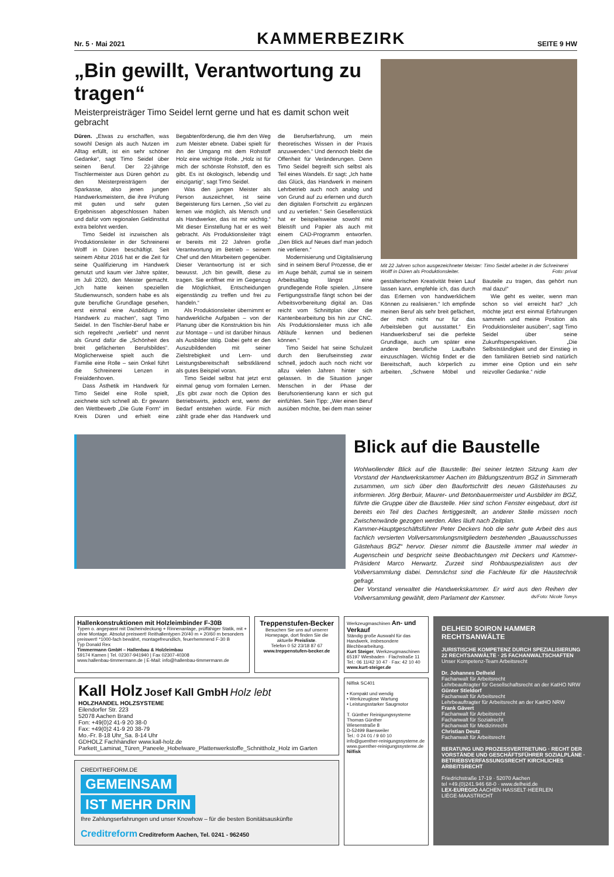Nr. 5 · Mai 2021
KAMMERBEZIRK
SEITE 9 HW
„Bin gewillt, Verantwortung zu tragen“
Meisterpreisträger Timo Seidel lernt gerne und hat es damit schon weit gebracht
Düren. „Etwas zu erschaffen, was sowohl Design als auch Nutzen im Alltag erfüllt, ist ein sehr schöner Gedanke“, sagt Timo Seidel über seinen Beruf. Der 22-jährige Tischlermeister aus Düren gehört zu den Meisterpreisträgern der Sparkasse, also jenen jungen Handwerksmeistern, die ihre Prüfung mit guten und sehr guten Ergebnissen abgeschlossen haben und dafür vom regionalen Geldinstitut extra belohnt werden.
Timo Seidel ist inzwischen als Produktionsleiter in der Schreinerei Wolff in Düren beschäftigt. Seit seinem Abitur 2016 hat er die Zeit für seine Qualifizierung im Handwerk genutzt und kaum vier Jahre später, im Juli 2020, den Meister gemacht. „Ich hatte keinen speziellen Studienwunsch, sondern habe es als gute berufliche Grundlage gesehen, erst einmal eine Ausbildung im Handwerk zu machen“, sagt Timo Seidel. In den Tischler-Beruf habe er sich regelrecht „verliebt“ und nennt als Grund dafür die „Schönheit des breit gefächerten Berufsbildes“. Möglicherweise spielt auch die Familie eine Rolle – sein Onkel führt die Schreinerei Lenzen in Freialdenhoven.
Dass Ästhetik im Handwerk für Timo Seidel eine Rolle spielt, zeichnete sich schnell ab. Er gewann den Wettbewerb „Die Gute Form“ im Kreis Düren und erhielt eine Begabtenförderung, die ihm den Weg zum Meister ebnete. Dabei spielt für ihn der Umgang mit dem Rohstoff Holz eine wichtige Rolle. „Holz ist für mich der schönste Rohstoff, den es gibt. Es ist ökologisch, lebendig und einzigartig“, sagt Timo Seidel.
Was den jungen Meister als Person auszeichnet, ist seine Begeisterung fürs Lernen. „So viel zu lernen wie möglich, als Mensch und als Handwerker, das ist mir wichtig.“ Mit dieser Einstellung hat er es weit gebracht. Als Produktionsleiter trägt er bereits mit 22 Jahren große Verantwortung im Betrieb – seinem Chef und den Mitarbeitern gegenüber. Dieser Verantwortung ist er sich bewusst. „Ich bin gewillt, diese zu tragen. Sie eröffnet mir im Gegenzug die Möglichkeit, Entscheidungen eigenständig zu treffen und frei zu handeln.“
Als Produktionsleiter übernimmt er handwerkliche Aufgaben – von der Planung über die Konstruktion bis hin zur Montage – und ist darüber hinaus als Ausbilder tätig. Dabei geht er den Auszubildenden mit seiner Zielstrebigkeit und Lern- und Leistungsbereitschaft selbstklärend als gutes Beispiel voran.
Timo Seidel selbst hat jetzt erst einmal genug vom formalen Lernen. „Es gibt zwar noch die Option des Betriebswirts, jedoch erst, wenn der Bedarf entstehen würde. Für mich zählt grade eher das Handwerk und die Berufserfahrung, um mein theoretisches Wissen in der Praxis anzuwenden.“ Und dennoch bleibt die Offenheit für Veränderungen. Denn Timo Seidel begreift sich selbst als Teil eines Wandels. Er sagt: „Ich hatte das Glück, das Handwerk in meinem Lehrbetrieb auch noch analog und von Grund auf zu erlernen und durch den digitalen Fortschritt zu ergänzen und zu vertiefen.“ Sein Gesellenstück hat er beispielsweise sowohl mit Bleistift und Papier als auch mit einem CAD-Programm entworfen. „Den Blick auf Neues darf man jedoch nie verlieren.“
Modernisierung und Digitalisierung sind in seinem Beruf Prozesse, die er im Auge behält, zumal sie in seinem Arbeitsalltag längst eine grundlegende Rolle spielen. „Unsere Fertigungsstraße fängt schon bei der Arbeitsvorbereitung digital an. Das reicht vom Schnittplan über die Kantenbearbeitung bis hin zur CNC. Als Produktionsleiter muss ich alle Abläufe kennen und bedienen können.“
Timo Seidel hat seine Schulzeit durch den Berufseinstieg zwar schnell, jedoch auch noch nicht vor allzu vielen Jahren hinter sich gelassen. In die Situation junger Menschen in der Phase der Berufsorientierung kann er sich gut einfühlen. Sein Tipp: „Wer einen Beruf ausüben möchte, bei dem man seiner
Mit 22 Jahren schon ausgezeichneter Meister: Timo Seidel arbeitet in der Schreinerei Wolff in Düren als Produktionsleiter. Foto: privat
gestalterischen Kreativität freien Lauf lassen kann, empfehle ich, das durch das Erlernen von handwerklichem Können zu realisieren.“ Ich empfinde meinen Beruf als sehr breit gefächert, der mich nicht nur für das Arbeitsleben gut ausstattet.“ Ein Handwerksberuf sei die perfekte Grundlage, auch um später eine andere berufliche Laufbahn einzuschlagen. Wichtig findet er die Bereitschaft, auch körperlich zu arbeiten. „Schwere Möbel und Bauteile zu tragen, das gehört nun mal dazu!“
Wie geht es weiter, wenn man schon so viel erreicht hat? „Ich möchte jetzt erst einmal Erfahrungen sammeln und meine Position als Produktionsleiter ausüben“, sagt Timo Seidel über seine Zukunftsperspektiven. „Die Selbstständigkeit und der Einstieg in den familiären Betrieb sind natürlich immer eine Option und ein sehr reizvoller Gedanke.“ nidie
Blick auf die Baustelle
Wohlwollender Blick auf die Baustelle: Bei seiner letzten Sitzung kam der Vorstand der Handwerkskammer Aachen im Bildungszentrum BGZ in Simmerath zusammen, um sich über den Baufortschritt des neuen Gästehauses zu informieren. Jörg Berbuir, Maurer- und Betonbauermeister und Ausbilder im BGZ, führte die Gruppe über die Baustelle. Hier sind schon Fenster eingebaut, dort ist bereits ein Teil des Daches fertiggestellt, an anderer Stelle müssen noch Zwischenwände gezogen werden. Alles läuft nach Zeitplan.
Kammer-Hauptgeschäftsführer Peter Deckers hob die sehr gute Arbeit des aus fachlich versierten Vollversammlungsmitgliedern bestehenden „Bauausschusses Gästehaus BGZ“ hervor. Dieser nimmt die Baustelle immer mal wieder in Augenschein und bespricht seine Beobachtungen mit Deckers und Kammer-Präsident Marco Herwartz. Zurzeit sind Rohbauspezialisten aus der Vollversammlung dabei. Demnächst sind die Fachleute für die Haustechnik gefragt.
Der Vorstand verwaltet die Handwerkskammer. Er wird aus den Reihen der Vollversammlung gewählt, dem Parlament der Kammer. ds/Foto: Nicole Tomys
Hallenkonstruktionen mit Holzleimbinder F-30B
Typen o. angepasst mit Dacheindeckung + Rinnenanlage, prüffähiger Statik, mit + ohne Montage. Absolut preiswert! Reithallentypen 20/40 m + 20/60 m besonders preiswert! *1000-fach bewährt, montagefreundlich, feuerhemmend F-30 B
Typ Donald Rex
Timmermann GmbH – Hallenbau & Holzleimbau
59174 Kamen | Tel. 02307-941940 | Fax 02307-40308
www.hallenbau-timmermann.de | E-Mail: info@hallenbau-timmermann.de
Treppenstufen-Becker
Besuchen Sie uns auf unserer Homepage, dort finden Sie die aktuelle Preisliste.
Telefon 0 52 23/18 87 67
www.treppenstufen-becker.de
Werkzeugmaschinen An- und Verkauf
Ständig große Auswahl für das Handwerk, insbesondere Blechbearbeitung.
Kurt Steiger, Werkzeugmaschinen 65197 Wiesbaden · Flachstraße 11 Tel.: 06 11/42 10 47 · Fax: 42 10 40
www.kurt-steiger.de
DELHEID SOIRON HAMMER
RECHTSANWÄLTE
JURISTISCHE KOMPETENZ DURCH SPEZIALISIERUNG
22 RECHTSANWÄLTE · 25 FACHANWALTSCHAFTEN
Unser Kompetenz-Team Arbeitsrecht
Dr. Johannes Delheid
Fachanwalt für Arbeitsrecht
Lehrbeauftragter für Gesellschaftsrecht an der KatHO NRW
Günter Stieldorf
Fachanwalt für Arbeitsrecht
Lehrbeauftragter für Arbeitsrecht an der KatHO NRW
Frank Gävert
Fachanwalt für Arbeitsrecht
Fachanwalt für Sozialrecht
Fachanwalt für Medizinrecht
Christian Deutz
Fachanwalt für Arbeitsrecht
BERATUNG UND PROZESSVERTRETUNG · RECHT DER VORSTÄNDE UND GESCHÄFTSFÜHRER SOZIALPLÄNE · BETRIEBSVERFASSUNGSRECHT KIRCHLICHES ARBEITSRECHT
Friedrichstraße 17-19 · 52070 Aachen
tel +49.(0)241.946 68-0 · www.delheid.de
LEX-EUREGIO AACHEN·HASSELT·HEERLEN LIÈGE·MAASTRICHT
Kall Holz Josef Kall GmbH Holz lebt
HOLZHANDEL HOLZSYSTEME
Eilendorfer Str. 223
52078 Aachen Brand
Fon: +49(0)2 41-9 20 38-0
Fax: +49(0)2 41-9 20 38-79
Mo.-Fr. 8-18 Uhr_Sa. 8-14 Uhr
GDHOLZ Fachhändler www.kall-holz.de
Parkett_Laminat_Türen_Paneele_Hobelware_Plattenwerkstoffe_Schnittholz_Holz im Garten
Nilfisk SC401
• Kompakt und wendig
• Werkzeuglose Wartung
• Leistungsstarker Saugmotor
T. Günther Reinigungssysteme
Thomas Günther
Wiesenstraße 8
D-52499 Baesweiler
Tel.: 0 24 01 / 9 60 10
info@guenther-reinigungssysteme.de
www.guenther-reinigungssysteme.de
Nilfisk
CREDITREFORM.DE
GEMEINSAM
IST MEHR DRIN
Ihre Zahlungserfahrungen und unser Knowhow – für die besten Bonitätsauskünfte
Creditreform Creditreform Aachen, Tel. 0241 - 962450